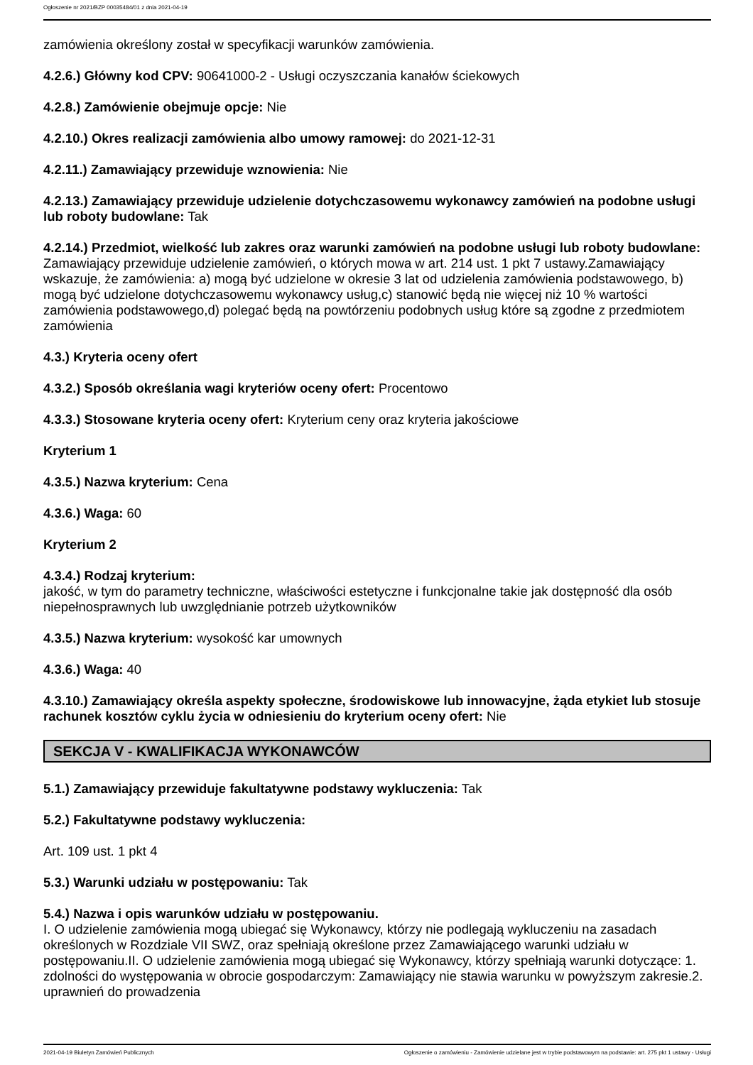Ogłoszenie nr 2021/BZP 00035484/01 z dnia 2021-04-19
zamówienia określony został w specyfikacji warunków zamówienia.
4.2.6.) Główny kod CPV: 90641000-2 - Usługi oczyszczania kanałów ściekowych
4.2.8.) Zamówienie obejmuje opcje: Nie
4.2.10.) Okres realizacji zamówienia albo umowy ramowej: do 2021-12-31
4.2.11.) Zamawiający przewiduje wznowienia: Nie
4.2.13.) Zamawiający przewiduje udzielenie dotychczasowemu wykonawcy zamówień na podobne usługi lub roboty budowlane: Tak
4.2.14.) Przedmiot, wielkość lub zakres oraz warunki zamówień na podobne usługi lub roboty budowlane: Zamawiający przewiduje udzielenie zamówień, o których mowa w art. 214 ust. 1 pkt 7 ustawy.Zamawiający wskazuje, że zamówienia: a) mogą być udzielone w okresie 3 lat od udzielenia zamówienia podstawowego, b) mogą być udzielone dotychczasowemu wykonawcy usług,c) stanowić będą nie więcej niż 10 % wartości zamówienia podstawowego,d) polegać będą na powtórzeniu podobnych usług które są zgodne z przedmiotem zamówienia
4.3.) Kryteria oceny ofert
4.3.2.) Sposób określania wagi kryteriów oceny ofert: Procentowo
4.3.3.) Stosowane kryteria oceny ofert: Kryterium ceny oraz kryteria jakościowe
Kryterium 1
4.3.5.) Nazwa kryterium: Cena
4.3.6.) Waga: 60
Kryterium 2
4.3.4.) Rodzaj kryterium:
jakość, w tym do parametry techniczne, właściwości estetyczne i funkcjonalne takie jak dostępność dla osób niepełnosprawnych lub uwzględnianie potrzeb użytkowników
4.3.5.) Nazwa kryterium: wysokość kar umownych
4.3.6.) Waga: 40
4.3.10.) Zamawiający określa aspekty społeczne, środowiskowe lub innowacyjne, żąda etykiet lub stosuje rachunek kosztów cyklu życia w odniesieniu do kryterium oceny ofert: Nie
SEKCJA V - KWALIFIKACJA WYKONAWCÓW
5.1.) Zamawiający przewiduje fakultatywne podstawy wykluczenia: Tak
5.2.) Fakultatywne podstawy wykluczenia:
Art. 109 ust. 1 pkt 4
5.3.) Warunki udziału w postępowaniu: Tak
5.4.) Nazwa i opis warunków udziału w postępowaniu.
I. O udzielenie zamówienia mogą ubiegać się Wykonawcy, którzy nie podlegają wykluczeniu na zasadach określonych w Rozdziale VII SWZ, oraz spełniają określone przez Zamawiającego warunki udziału w postępowaniu.II. O udzielenie zamówienia mogą ubiegać się Wykonawcy, którzy spełniają warunki dotyczące: 1. zdolności do występowania w obrocie gospodarczym: Zamawiający nie stawia warunku w powyższym zakresie.2. uprawnień do prowadzenia
2021-04-19 Biuletyn Zamówień Publicznych Ogłoszenie o zamówieniu - Zamówienie udzielane jest w trybie podstawowym na podstawie: art. 275 pkt 1 ustawy - Usługi